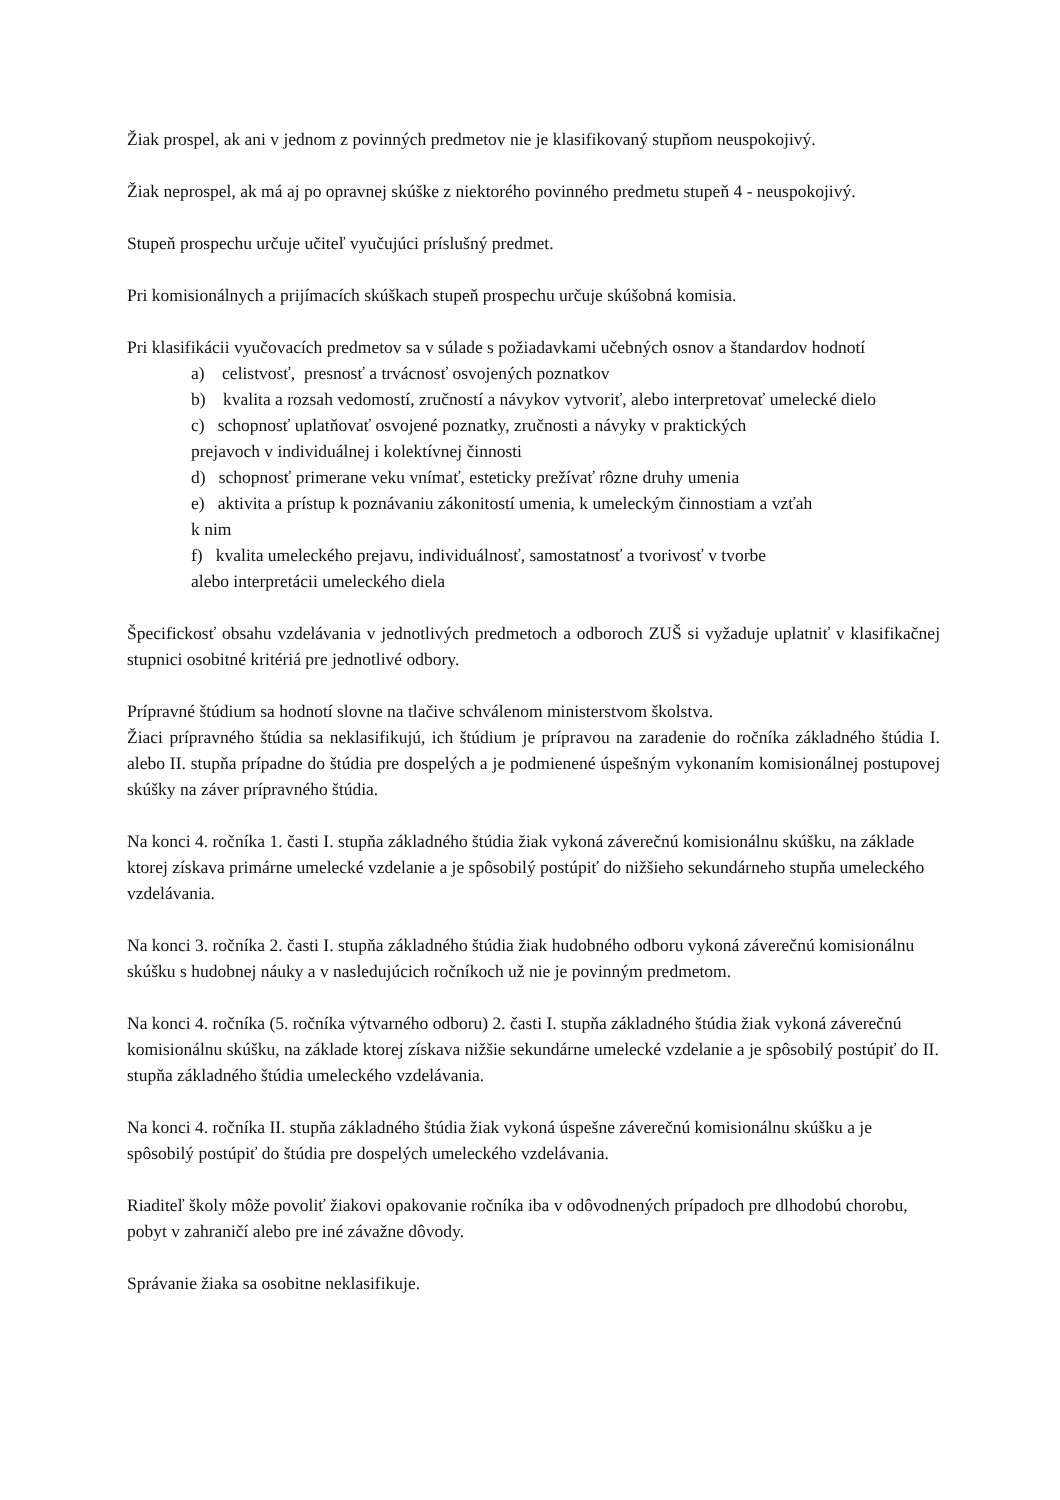Žiak prospel, ak ani v jednom z povinných predmetov nie je klasifikovaný stupňom neuspokojivý.
Žiak neprospel, ak má aj po opravnej skúške z niektorého povinného predmetu stupeň 4 - neuspokojivý.
Stupeň prospechu určuje učiteľ vyučujúci príslušný predmet.
Pri komisionálnych a prijímacích skúškach stupeň prospechu určuje skúšobná komisia.
Pri klasifikácii vyučovacích predmetov sa v súlade s požiadavkami učebných osnov a štandardov hodnotí
a) celistvosť, presnosť a trvácnosť osvojených poznatkov
b) kvalita a rozsah vedomostí, zručností a návykov vytvoriť, alebo interpretovať umelecké dielo
c) schopnosť uplatňovať osvojené poznatky, zručnosti a návyky v praktických
prejavoch v individuálnej i kolektívnej činnosti
d) schopnosť primerane veku vnímať, esteticky prežívať rôzne druhy umenia
e) aktivita a prístup k poznávaniu zákonitostí umenia, k umeleckým činnostiam a vzťah
k nim
f) kvalita umeleckého prejavu, individuálnosť, samostatnosť a tvorivosť v tvorbe
alebo interpretácii umeleckého diela
Špecifickosť obsahu vzdelávania v jednotlivých predmetoch a odboroch ZUŠ si vyžaduje uplatniť v klasifikačnej stupnici osobitné kritériá pre jednotlivé odbory.
Prípravné štúdium sa hodnotí slovne na tlačive schválenom ministerstvom školstva.
Žiaci prípravného štúdia sa neklasifikujú, ich štúdium je prípravou na zaradenie do ročníka základného štúdia I. alebo II. stupňa prípadne do štúdia pre dospelých a je podmienené úspešným vykonaním komisionálnej postupovej skúšky na záver prípravného štúdia.
Na konci 4. ročníka 1. časti I. stupňa základného štúdia žiak vykoná záverečnú komisionálnu skúšku, na základe ktorej získava primárne umelecké vzdelanie a je spôsobilý postúpiť do nižšieho sekundárneho stupňa umeleckého vzdelávania.
Na konci 3. ročníka 2. časti I. stupňa základného štúdia žiak hudobného odboru vykoná záverečnú komisionálnu skúšku s hudobnej náuky a v nasledujúcich ročníkoch už nie je povinným predmetom.
Na konci 4. ročníka (5. ročníka výtvarného odboru) 2. časti I. stupňa základného štúdia žiak vykoná záverečnú komisionálnu skúšku, na základe ktorej získava nižšie sekundárne umelecké vzdelanie a je spôsobilý postúpiť do II. stupňa základného štúdia umeleckého vzdelávania.
Na konci 4. ročníka II. stupňa základného štúdia žiak vykoná úspešne záverečnú komisionálnu skúšku a je spôsobilý postúpiť do štúdia pre dospelých umeleckého vzdelávania.
Riaditeľ školy môže povoliť žiakovi opakovanie ročníka iba v odôvodnených prípadoch pre dlhodobú chorobu, pobyt v zahraničí alebo pre iné závažne dôvody.
Správanie žiaka sa osobitne neklasifikuje.